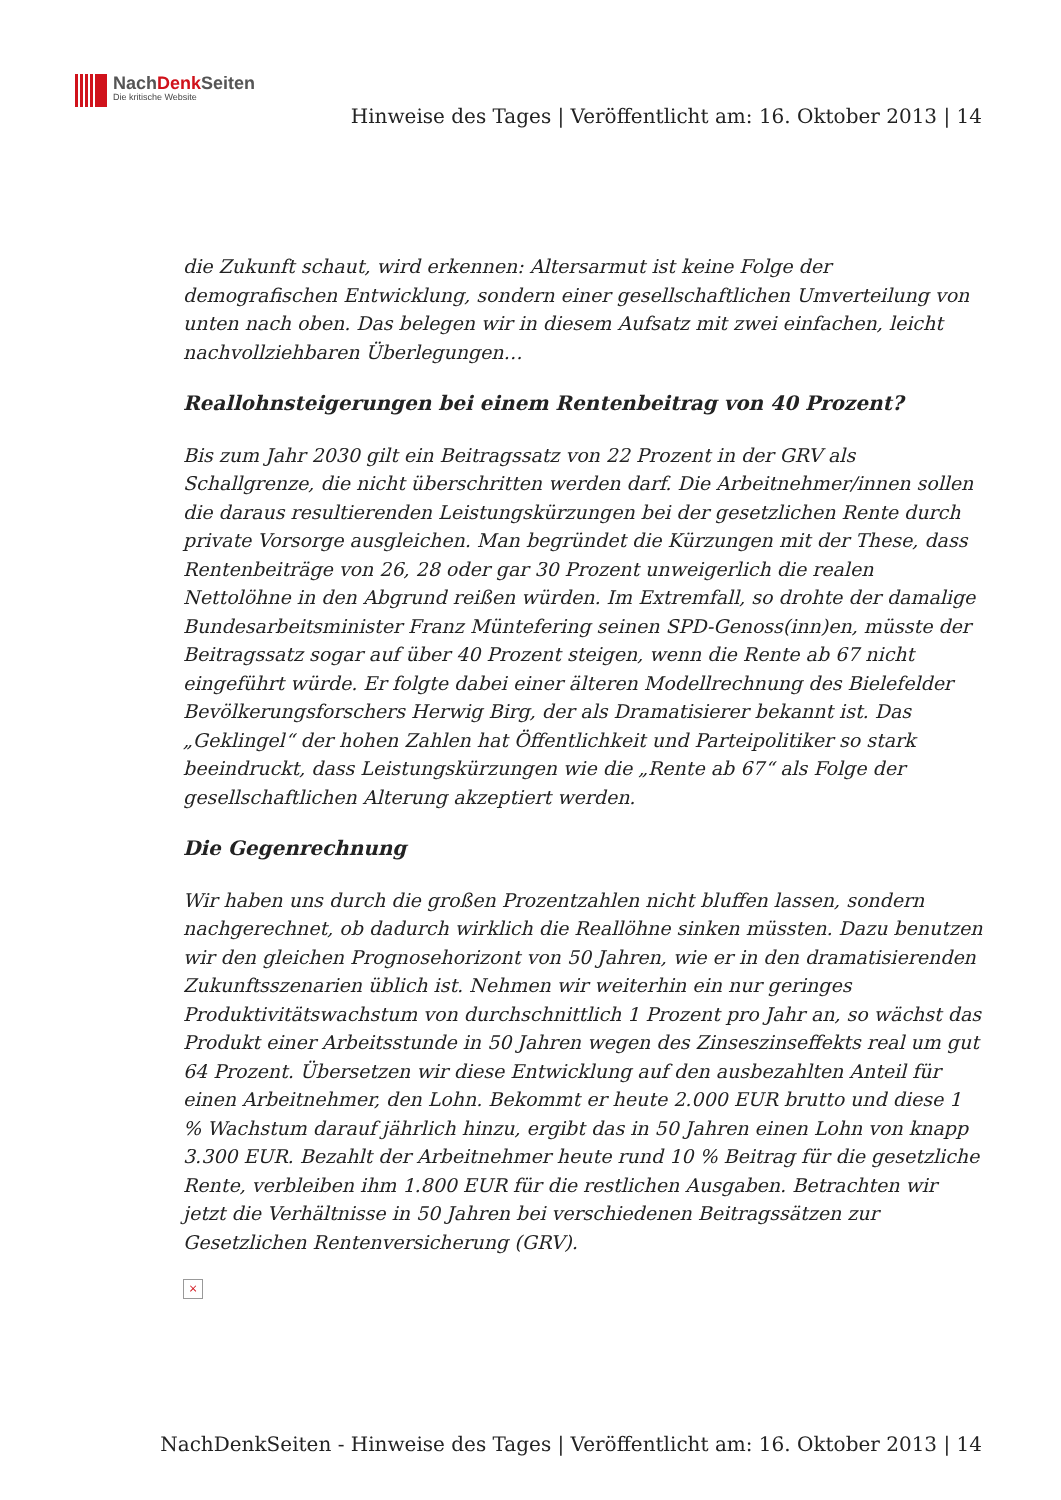NachDenk Seiten
Die kritische Website
Hinweise des Tages | Veröffentlicht am: 16. Oktober 2013 | 14
die Zukunft schaut, wird erkennen: Altersarmut ist keine Folge der demografischen Entwicklung, sondern einer gesellschaftlichen Umverteilung von unten nach oben. Das belegen wir in diesem Aufsatz mit zwei einfachen, leicht nachvollziehbaren Überlegungen…
Reallohnsteigerungen bei einem Rentenbeitrag von 40 Prozent?
Bis zum Jahr 2030 gilt ein Beitragssatz von 22 Prozent in der GRV als Schallgrenze, die nicht überschritten werden darf. Die Arbeitnehmer/innen sollen die daraus resultierenden Leistungskürzungen bei der gesetzlichen Rente durch private Vorsorge ausgleichen. Man begründet die Kürzungen mit der These, dass Rentenbeiträge von 26, 28 oder gar 30 Prozent unweigerlich die realen Nettolöhne in den Abgrund reißen würden. Im Extremfall, so drohte der damalige Bundesarbeitsminister Franz Müntefering seinen SPD-Genoss(inn)en, müsste der Beitragssatz sogar auf über 40 Prozent steigen, wenn die Rente ab 67 nicht eingeführt würde. Er folgte dabei einer älteren Modellrechnung des Bielefelder Bevölkerungsforschers Herwig Birg, der als Dramatisierer bekannt ist. Das „Geklingel“ der hohen Zahlen hat Öffentlichkeit und Parteipolitiker so stark beeindruckt, dass Leistungskürzungen wie die „Rente ab 67“ als Folge der gesellschaftlichen Alterung akzeptiert werden.
Die Gegenrechnung
Wir haben uns durch die großen Prozentzahlen nicht bluffen lassen, sondern nachgerechnet, ob dadurch wirklich die Reallöhne sinken müssten. Dazu benutzen wir den gleichen Prognosehorizont von 50 Jahren, wie er in den dramatisierenden Zukunftsszenarien üblich ist. Nehmen wir weiterhin ein nur geringes Produktivitätswachstum von durchschnittlich 1 Prozent pro Jahr an, so wächst das Produkt einer Arbeitsstunde in 50 Jahren wegen des Zinseszinseffekts real um gut 64 Prozent. Übersetzen wir diese Entwicklung auf den ausbezahlten Anteil für einen Arbeitnehmer, den Lohn. Bekommt er heute 2.000 EUR brutto und diese 1 % Wachstum darauf jährlich hinzu, ergibt das in 50 Jahren einen Lohn von knapp 3.300 EUR. Bezahlt der Arbeitnehmer heute rund 10 % Beitrag für die gesetzliche Rente, verbleiben ihm 1.800 EUR für die restlichen Ausgaben. Betrachten wir jetzt die Verhältnisse in 50 Jahren bei verschiedenen Beitragssätzen zur Gesetzlichen Rentenversicherung (GRV).
×
NachDenkSeiten - Hinweise des Tages | Veröffentlicht am: 16. Oktober 2013 | 14